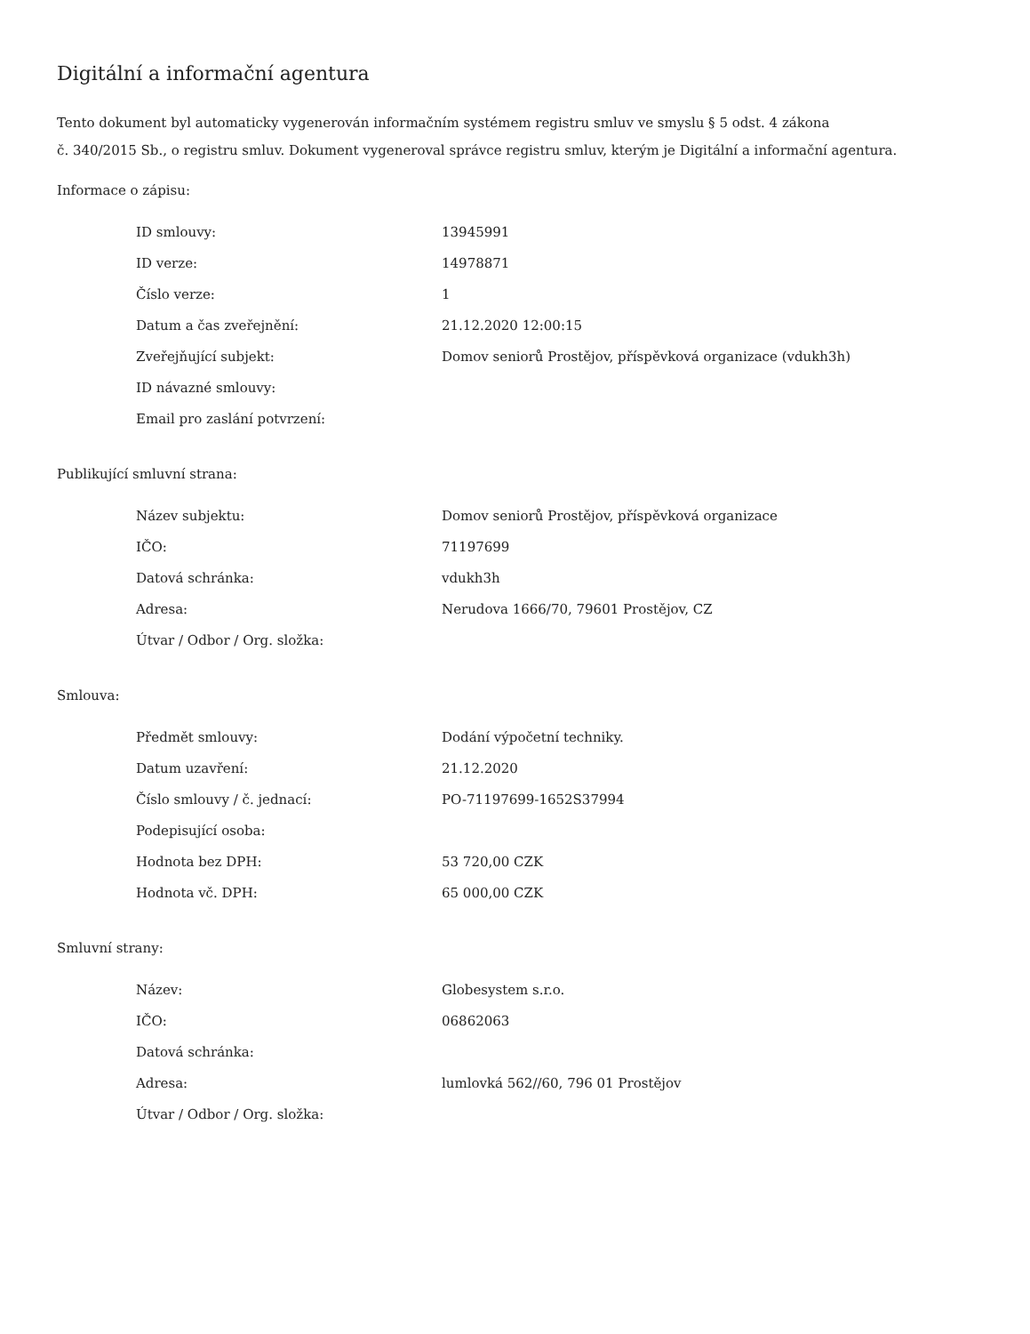Digitální a informační agentura
Tento dokument byl automaticky vygenerován informačním systémem registru smluv ve smyslu § 5 odst. 4 zákona
č. 340/2015 Sb., o registru smluv. Dokument vygeneroval správce registru smluv, kterým je Digitální a informační agentura.
Informace o zápisu:
| ID smlouvy: | 13945991 |
| ID verze: | 14978871 |
| Číslo verze: | 1 |
| Datum a čas zveřejnění: | 21.12.2020 12:00:15 |
| Zveřejňující subjekt: | Domov seniorů Prostějov, příspěvková organizace (vdukh3h) |
| ID návazné smlouvy: | |
| Email pro zaslání potvrzení: | |
Publikující smluvní strana:
| Název subjektu: | Domov seniorů Prostějov, příspěvková organizace |
| IČO: | 71197699 |
| Datová schránka: | vdukh3h |
| Adresa: | Nerudova 1666/70, 79601 Prostějov, CZ |
| Útvar / Odbor / Org. složka: | |
Smlouva:
| Předmět smlouvy: | Dodání výpočetní techniky. |
| Datum uzavření: | 21.12.2020 |
| Číslo smlouvy / č. jednací: | PO-71197699-1652S37994 |
| Podepisující osoba: | |
| Hodnota bez DPH: | 53 720,00 CZK |
| Hodnota vč. DPH: | 65 000,00 CZK |
Smluvní strany:
| Název: | Globesystem s.r.o. |
| IČO: | 06862063 |
| Datová schránka: | |
| Adresa: | lumlovká 562//60, 796 01 Prostějov |
| Útvar / Odbor / Org. složka: | |